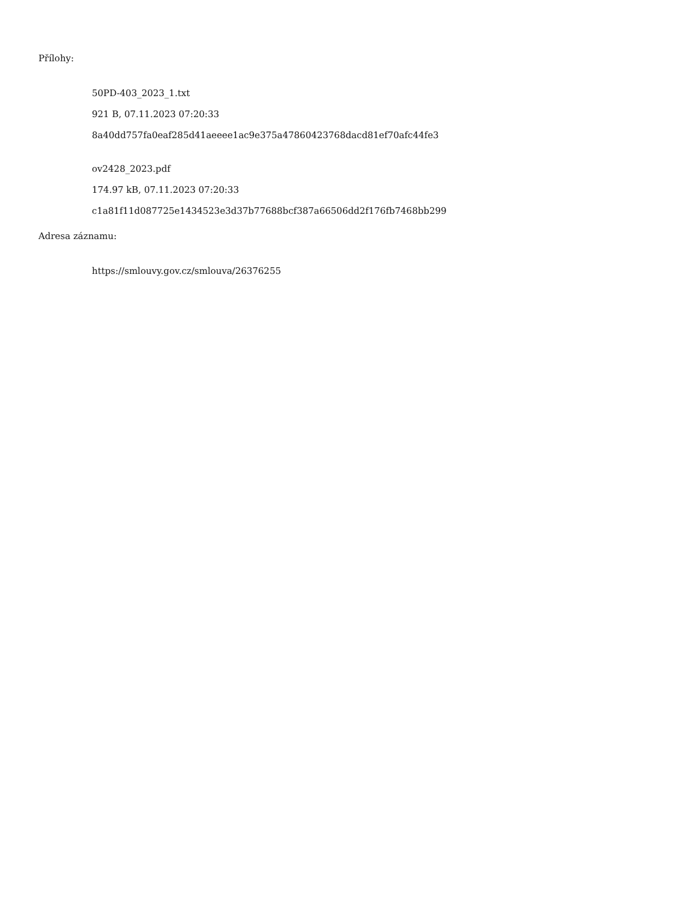Přílohy:
50PD-403_2023_1.txt
921 B, 07.11.2023 07:20:33
8a40dd757fa0eaf285d41aeeee1ac9e375a47860423768dacd81ef70afc44fe3
ov2428_2023.pdf
174.97 kB, 07.11.2023 07:20:33
c1a81f11d087725e1434523e3d37b77688bcf387a66506dd2f176fb7468bb299
Adresa záznamu:
https://smlouvy.gov.cz/smlouva/26376255